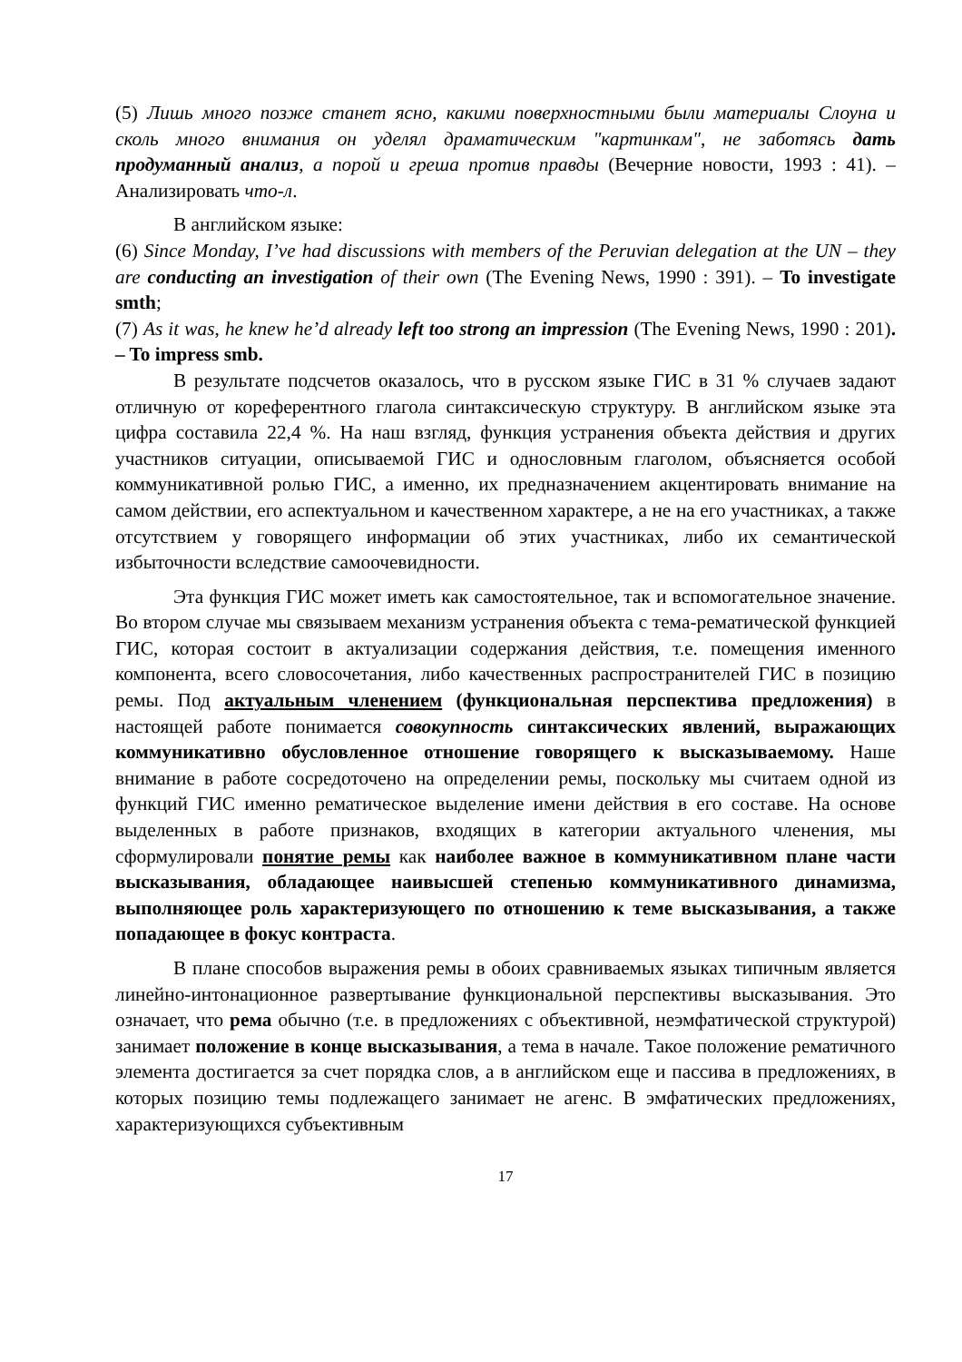(5) Лишь много позже станет ясно, какими поверхностными были материалы Слоуна и сколь много внимания он уделял драматическим "картинкам", не заботясь дать продуманный анализ, а порой и греша против правды (Вечерние новости, 1993 : 41). – Анализировать что-л.
В английском языке:
(6) Since Monday, I’ve had discussions with members of the Peruvian delegation at the UN – they are conducting an investigation of their own (The Evening News, 1990 : 391). – To investigate smth;
(7) As it was, he knew he’d already left too strong an impression (The Evening News, 1990 : 201). – To impress smb.
В результате подсчетов оказалось, что в русском языке ГИС в 31 % случаев задают отличную от кореферентного глагола синтаксическую структуру. В английском языке эта цифра составила 22,4 %. На наш взгляд, функция устранения объекта действия и других участников ситуации, описываемой ГИС и однословным глаголом, объясняется особой коммуникативной ролью ГИС, а именно, их предназначением акцентировать внимание на самом действии, его аспектуальном и качественном характере, а не на его участниках, а также отсутствием у говорящего информации об этих участниках, либо их семантической избыточности вследствие самоочевидности.
Эта функция ГИС может иметь как самостоятельное, так и вспомогательное значение. Во втором случае мы связываем механизм устранения объекта с тема-рематической функцией ГИС, которая состоит в актуализации содержания действия, т.е. помещения именного компонента, всего словосочетания, либо качественных распространителей ГИС в позицию ремы. Под актуальным членением (функциональная перспектива предложения) в настоящей работе понимается совокупность синтаксических явлений, выражающих коммуникативно обусловленное отношение говорящего к высказываемому. Наше внимание в работе сосредоточено на определении ремы, поскольку мы считаем одной из функций ГИС именно рематическое выделение имени действия в его составе. На основе выделенных в работе признаков, входящих в категории актуального членения, мы сформулировали понятие ремы как наиболее важное в коммуникативном плане части высказывания, обладающее наивысшей степенью коммуникативного динамизма, выполняющее роль характеризующего по отношению к теме высказывания, а также попадающее в фокус контраста.
В плане способов выражения ремы в обоих сравниваемых языках типичным является линейно-интонационное развертывание функциональной перспективы высказывания. Это означает, что рема обычно (т.е. в предложениях с объективной, неэмфатической структурой) занимает положение в конце высказывания, а тема в начале. Такое положение рематичного элемента достигается за счет порядка слов, а в английском еще и пассива в предложениях, в которых позицию темы подлежащего занимает не агенс. В эмфатических предложениях, характеризующихся субъективным
17